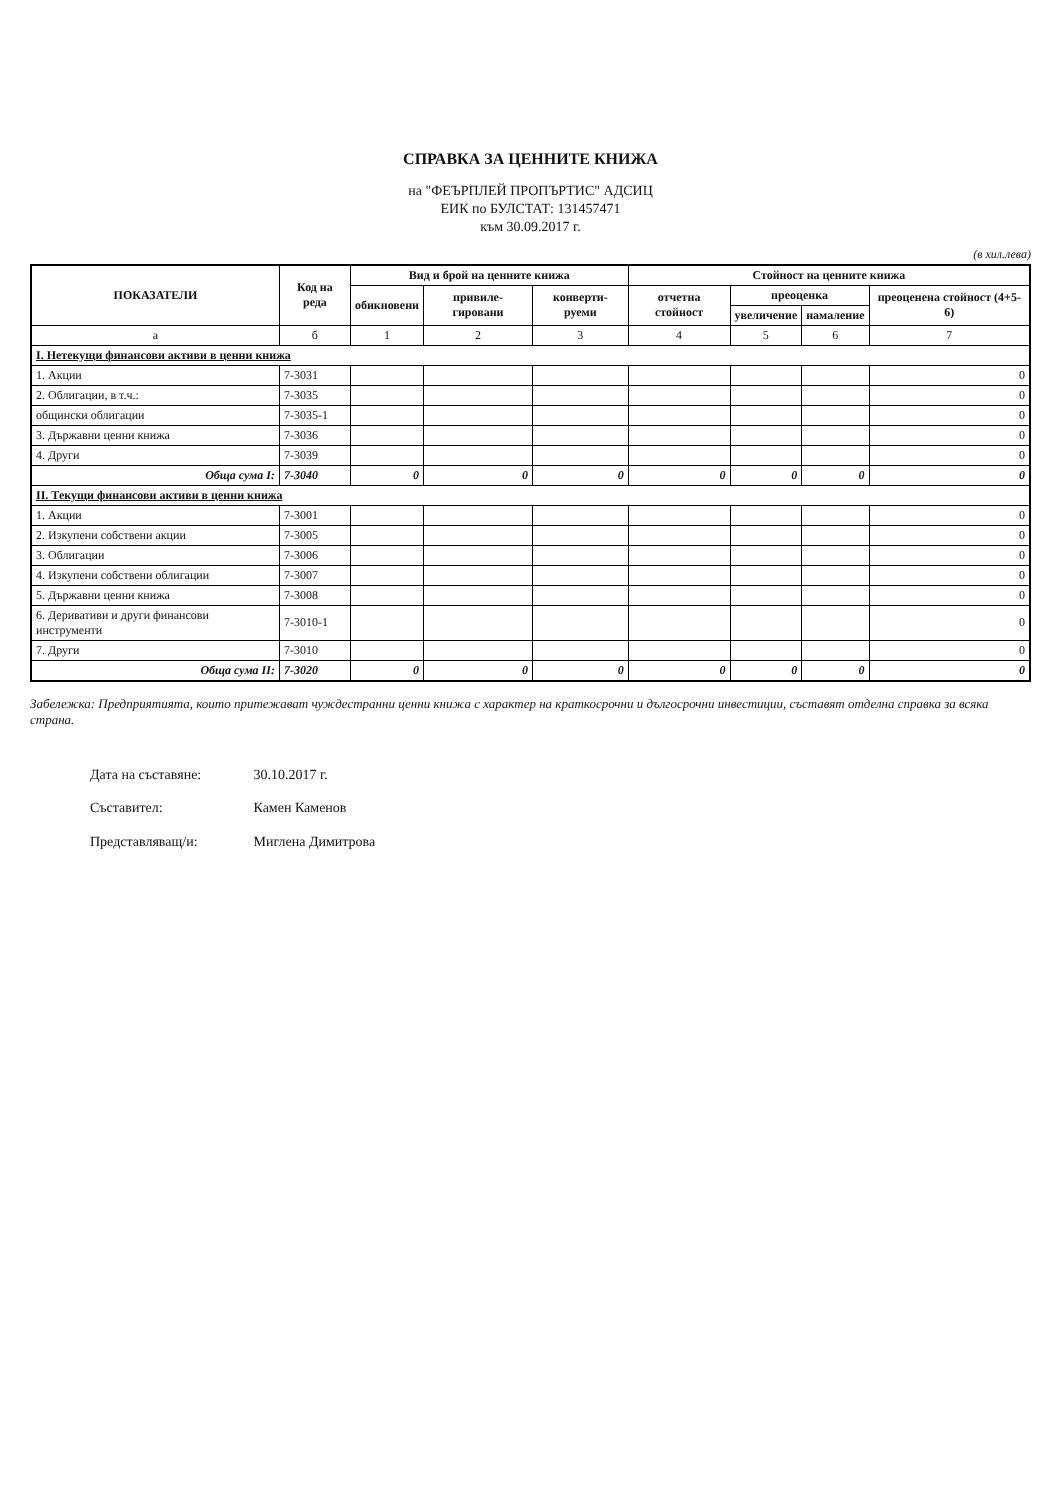СПРАВКА ЗА ЦЕННИТЕ КНИЖА
на "ФЕЪРПЛЕЙ ПРОПЪРТИС" АДСИЦ
ЕИК по БУЛСТАТ: 131457471
към 30.09.2017 г.
(в хил.лева)
| ПОКАЗАТЕЛИ | Код на реда | Вид и брой на ценните книжа | | | Стойност на ценните книжа | | | |
| --- | --- | --- | --- | --- | --- | --- | --- | --- |
| | | обикновени | привиле-гировани | конверти-руеми | отчетна стойност | преоценка | | преоценена стойност (4+5-6) |
| | | | | | | увеличение | намаление | |
| а | б | 1 | 2 | 3 | 4 | 5 | 6 | 7 |
| I. Нетекущи финансови активи в ценни книжа | | | | | | | | |
| 1. Акции | 7-3031 | | | | | | | 0 |
| 2. Облигации, в т.ч.: | 7-3035 | | | | | | | 0 |
| общински облигации | 7-3035-1 | | | | | | | 0 |
| 3. Държавни ценни книжа | 7-3036 | | | | | | | 0 |
| 4. Други | 7-3039 | | | | | | | 0 |
| Обща сума I: | 7-3040 | 0 | 0 | 0 | 0 | 0 | 0 | 0 |
| II. Текущи финансови активи в ценни книжа | | | | | | | | |
| 1. Акции | 7-3001 | | | | | | | 0 |
| 2. Изкупени собствени акции | 7-3005 | | | | | | | 0 |
| 3. Облигации | 7-3006 | | | | | | | 0 |
| 4. Изкупени собствени облигации | 7-3007 | | | | | | | 0 |
| 5. Държавни ценни книжа | 7-3008 | | | | | | | 0 |
| 6. Деривативи и други финансови инструменти | 7-3010-1 | | | | | | | 0 |
| 7. Други | 7-3010 | | | | | | | 0 |
| Обща сума II: | 7-3020 | 0 | 0 | 0 | 0 | 0 | 0 | 0 |
Забележка: Предприятията, които притежават чуждестранни ценни книжа с характер на краткосрочни и дългосрочни инвестиции, съставят отделна справка за всяка страна.
Дата на съставяне: 30.10.2017 г.
Съставител: Камен Каменов
Представляващ/и: Миглена Димитрова